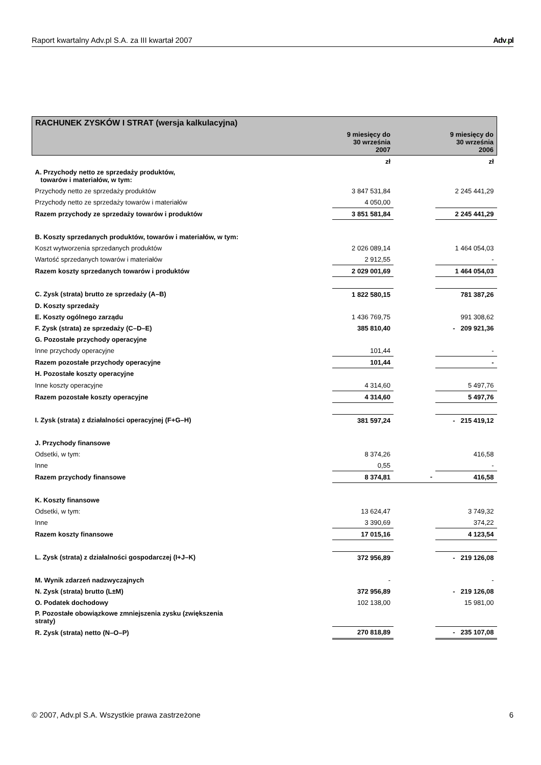Raport kwartalny Adv.pl S.A. za III kwartał 2007 Adv. pl
| RACHUNEK ZYSKÓW I STRAT (wersja kalkulacyjna) | | | |
| | 9 miesięcy do 30 września 2007 | | 9 miesięcy do 30 września 2006 |
| | zł | | zł |
| A. Przychody netto ze sprzedaży produktów, towarów i materiałów, w tym: | | | |
| Przychody netto ze sprzedaży produktów | 3 847 531,84 | | 2 245 441,29 |
| Przychody netto ze sprzedaży towarów i materiałów | 4 050,00 | | |
| Razem przychody ze sprzedaży towarów i produktów | 3 851 581,84 | | 2 245 441,29 |
| B. Koszty sprzedanych produktów, towarów i materiałów, w tym: | | | |
| Koszt wytworzenia sprzedanych produktów | 2 026 089,14 | | 1 464 054,03 |
| Wartość sprzedanych towarów i materiałów | 2 912,55 | | - |
| Razem koszty sprzedanych towarów i produktów | 2 029 001,69 | | 1 464 054,03 |
| C. Zysk (strata) brutto ze sprzedaży (A–B) | 1 822 580,15 | | 781 387,26 |
| D. Koszty sprzedaży | | | |
| E. Koszty ogólnego zarządu | 1 436 769,75 | | 991 308,62 |
| F. Zysk (strata) ze sprzedaży (C–D–E) | 385 810,40 | | - 209 921,36 |
| G. Pozostałe przychody operacyjne | | | |
| Inne przychody operacyjne | 101,44 | | - |
| Razem pozostałe przychody operacyjne | 101,44 | | - |
| H. Pozostałe koszty operacyjne | | | |
| Inne koszty operacyjne | 4 314,60 | | 5 497,76 |
| Razem pozostałe koszty operacyjne | 4 314,60 | | 5 497,76 |
| I. Zysk (strata) z działalności operacyjnej (F+G–H) | 381 597,24 | | - 215 419,12 |
| J. Przychody finansowe | | | |
| Odsetki, w tym: | 8 374,26 | | 416,58 |
| Inne | 0,55 | | - |
| Razem przychody finansowe | 8 374,81 | - | 416,58 |
| K. Koszty finansowe | | | |
| Odsetki, w tym: | 13 624,47 | | 3 749,32 |
| Inne | 3 390,69 | | 374,22 |
| Razem koszty finansowe | 17 015,16 | | 4 123,54 |
| L. Zysk (strata) z działalności gospodarczej (I+J–K) | 372 956,89 | | - 219 126,08 |
| M. Wynik zdarzeń nadzwyczajnych | - | | - |
| N. Zysk (strata) brutto (L±M) | 372 956,89 | | - 219 126,08 |
| O. Podatek dochodowy | 102 138,00 | | 15 981,00 |
| P. Pozostałe obowiązkowe zmniejszenia zysku (zwiększenia straty) | | | |
| R. Zysk (strata) netto (N–O–P) | 270 818,89 | | - 235 107,08 |
© 2007, Adv.pl S.A. Wszystkie prawa zastrzeżone 6